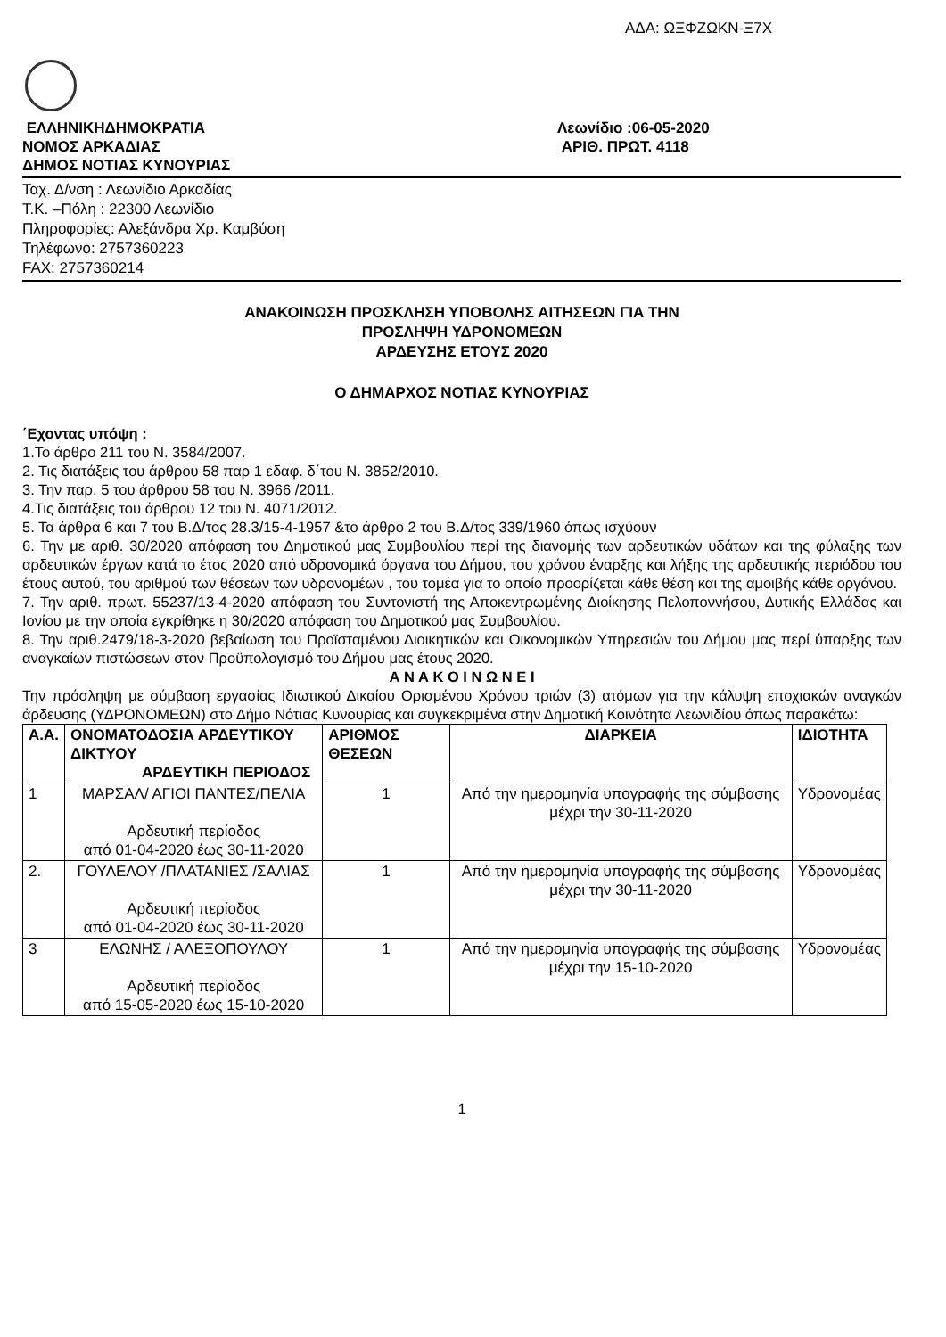ΑΔΑ: ΩΞΦΖΩΚΝ-Ξ7Χ
ΕΛΛΗΝΙΚΗΔΗΜΟΚΡΑΤΙΑ
ΝΟΜΟΣ ΑΡΚΑΔΙΑΣ
ΔΗΜΟΣ ΝΟΤΙΑΣ ΚΥΝΟΥΡΙΑΣ
Λεωνίδιο :06-05-2020
ΑΡΙΘ. ΠΡΩΤ. 4118
Ταχ. Δ/νση : Λεωνίδιο Αρκαδίας
Τ.Κ. –Πόλη : 22300 Λεωνίδιο
Πληροφορίες: Αλεξάνδρα Χρ. Καμβύση
Τηλέφωνο: 2757360223
FAX: 2757360214
ΑΝΑΚΟΙΝΩΣΗ ΠΡΟΣΚΛΗΣΗ ΥΠΟΒΟΛΗΣ ΑΙΤΗΣΕΩΝ ΓΙΑ ΤΗΝ
ΠΡΟΣΛΗΨΗ ΥΔΡΟΝΟΜΕΩΝ
ΑΡΔΕΥΣΗΣ ΕΤΟΥΣ 2020
Ο ΔΗΜΑΡΧΟΣ ΝΟΤΙΑΣ ΚΥΝΟΥΡΙΑΣ
΄Εχοντας υπόψη :
1.Το άρθρο 211 του Ν. 3584/2007.
2. Τις διατάξεις του άρθρου 58 παρ 1 εδαφ. δ΄του Ν. 3852/2010.
3. Την παρ. 5 του άρθρου 58 του Ν. 3966 /2011.
4.Τις διατάξεις του άρθρου 12 του Ν. 4071/2012.
5. Τα άρθρα 6 και 7 του Β.Δ/τος 28.3/15-4-1957 &το άρθρο 2 του Β.Δ/τος 339/1960 όπως ισχύουν
6. Την με αριθ. 30/2020 απόφαση του Δημοτικού μας Συμβουλίου περί της διανομής των αρδευτικών υδάτων και της φύλαξης των αρδευτικών έργων κατά το έτος 2020 από υδρονομικά όργανα του Δήμου, του χρόνου έναρξης και λήξης της αρδευτικής περιόδου του έτους αυτού, του αριθμού των θέσεων των υδρονομέων , του τομέα για το οποίο προορίζεται κάθε θέση και της αμοιβής κάθε οργάνου.
7. Την αριθ. πρωτ. 55237/13-4-2020 απόφαση του Συντονιστή της Αποκεντρωμένης Διοίκησης Πελοποννήσου, Δυτικής Ελλάδας και Ιονίου με την οποία εγκρίθηκε η 30/2020 απόφαση του Δημοτικού μας Συμβουλίου.
8. Την αριθ.2479/18-3-2020 βεβαίωση του Προϊσταμένου Διοικητικών και Οικονομικών Υπηρεσιών του Δήμου μας περί ύπαρξης των αναγκαίων πιστώσεων στον Προϋπολογισμό του Δήμου μας έτους 2020.
Α Ν Α Κ Ο Ι Ν Ω Ν Ε Ι
Την πρόσληψη με σύμβαση εργασίας Ιδιωτικού Δικαίου Ορισμένου Χρόνου τριών (3) ατόμων για την κάλυψη εποχιακών αναγκών άρδευσης (ΥΔΡΟΝΟΜΕΩΝ) στο Δήμο Νότιας Κυνουρίας και συγκεκριμένα στην Δημοτική Κοινότητα Λεωνιδίου όπως παρακάτω:
| Α.Α. | ΟΝΟΜΑΤΟΔΟΣΙΑ ΑΡΔΕΥΤΙΚΟΥ ΔΙΚΤΥΟΥ ΑΡΔΕΥΤΙΚΗ ΠΕΡΙΟΔΟΣ | ΑΡΙΘΜΟΣ ΘΕΣΕΩΝ | ΔΙΑΡΚΕΙΑ | ΙΔΙΟΤΗΤΑ |
| --- | --- | --- | --- | --- |
| 1 | ΜΑΡΣΑΛ/ ΑΓΙΟΙ ΠΑΝΤΕΣ/ΠΕΛΙΑ Αρδευτική περίοδος από 01-04-2020 έως 30-11-2020 | 1 | Από την ημερομηνία υπογραφής της σύμβασης μέχρι την 30-11-2020 | Υδρονομέας |
| 2. | ΓΟΥΛΕΛΟΥ /ΠΛΑΤΑΝΙΕΣ /ΣΑΛΙΑΣ Αρδευτική περίοδος από 01-04-2020 έως 30-11-2020 | 1 | Από την ημερομηνία υπογραφής της σύμβασης μέχρι την 30-11-2020 | Υδρονομέας |
| 3 | ΕΛΩΝΗΣ / ΑΛΕΞΟΠΟΥΛΟΥ Αρδευτική περίοδος από 15-05-2020 έως 15-10-2020 | 1 | Από την ημερομηνία υπογραφής της σύμβασης μέχρι την 15-10-2020 | Υδρονομέας |
1